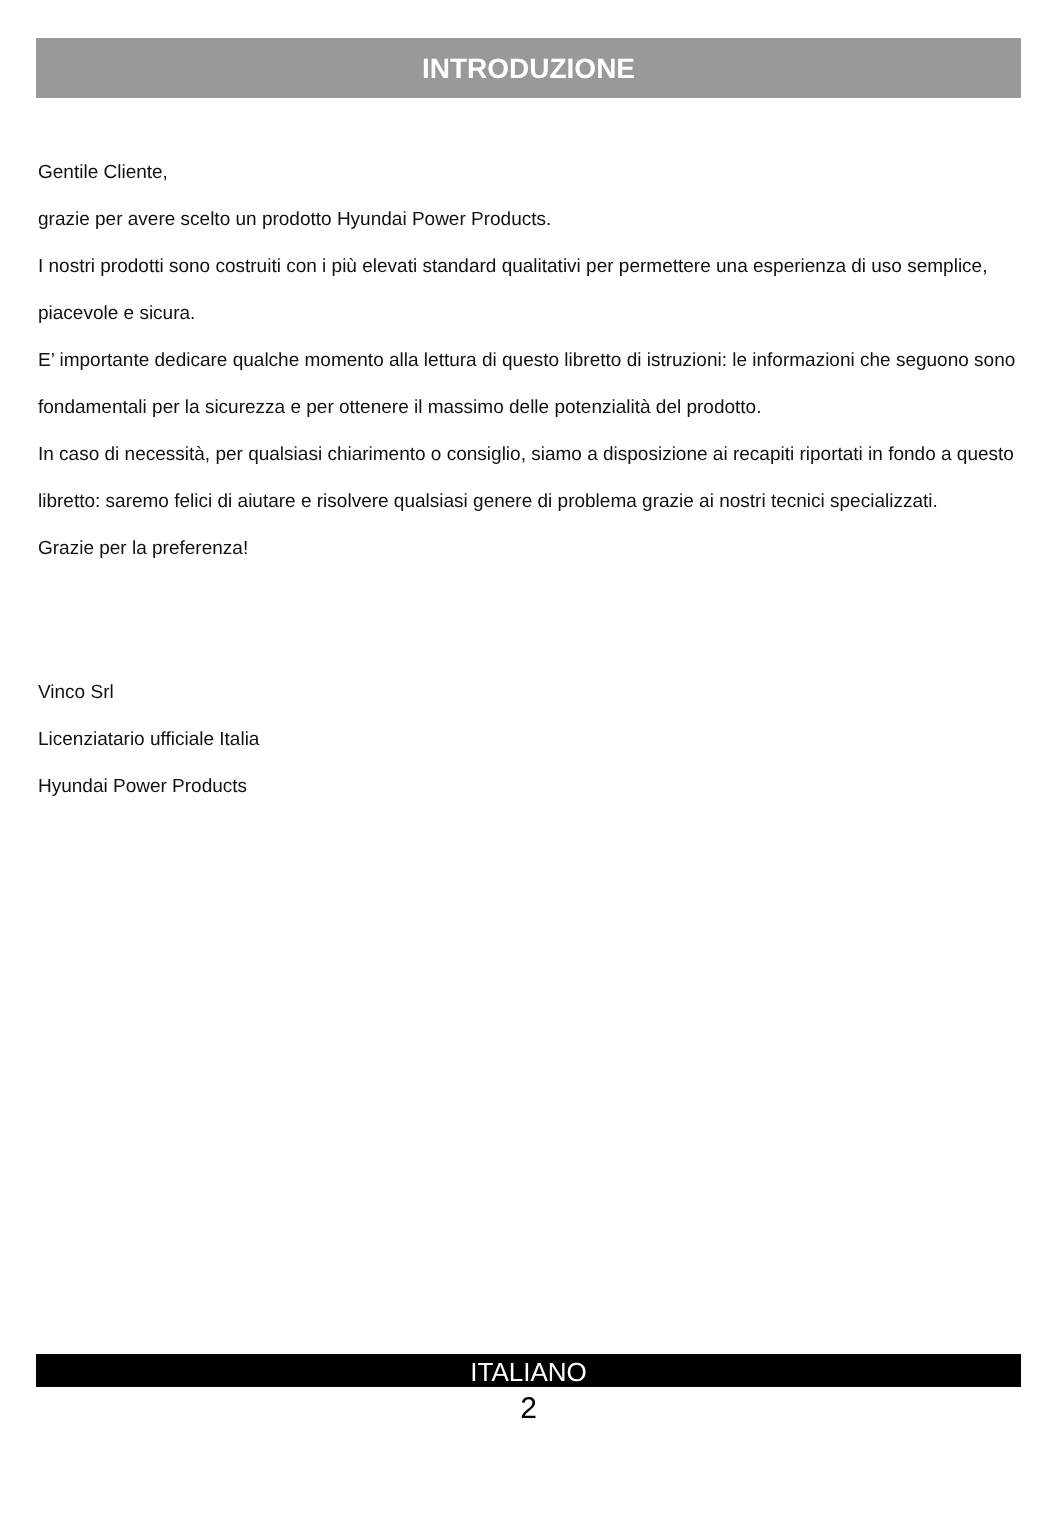INTRODUZIONE
Gentile Cliente,
grazie per avere scelto un prodotto Hyundai Power Products.
I nostri prodotti sono costruiti con i più elevati standard qualitativi per permettere una esperienza di uso semplice, piacevole e sicura.
E’ importante dedicare qualche momento alla lettura di questo libretto di istruzioni: le informazioni che seguono sono fondamentali per la sicurezza e per ottenere il massimo delle potenzialità del prodotto.
In caso di necessità, per qualsiasi chiarimento o consiglio, siamo a disposizione ai recapiti riportati in fondo a questo libretto: saremo felici di aiutare e risolvere qualsiasi genere di problema grazie ai nostri tecnici specializzati.
Grazie per la preferenza!
Vinco Srl
Licenziatario ufficiale Italia
Hyundai Power Products
ITALIANO
2